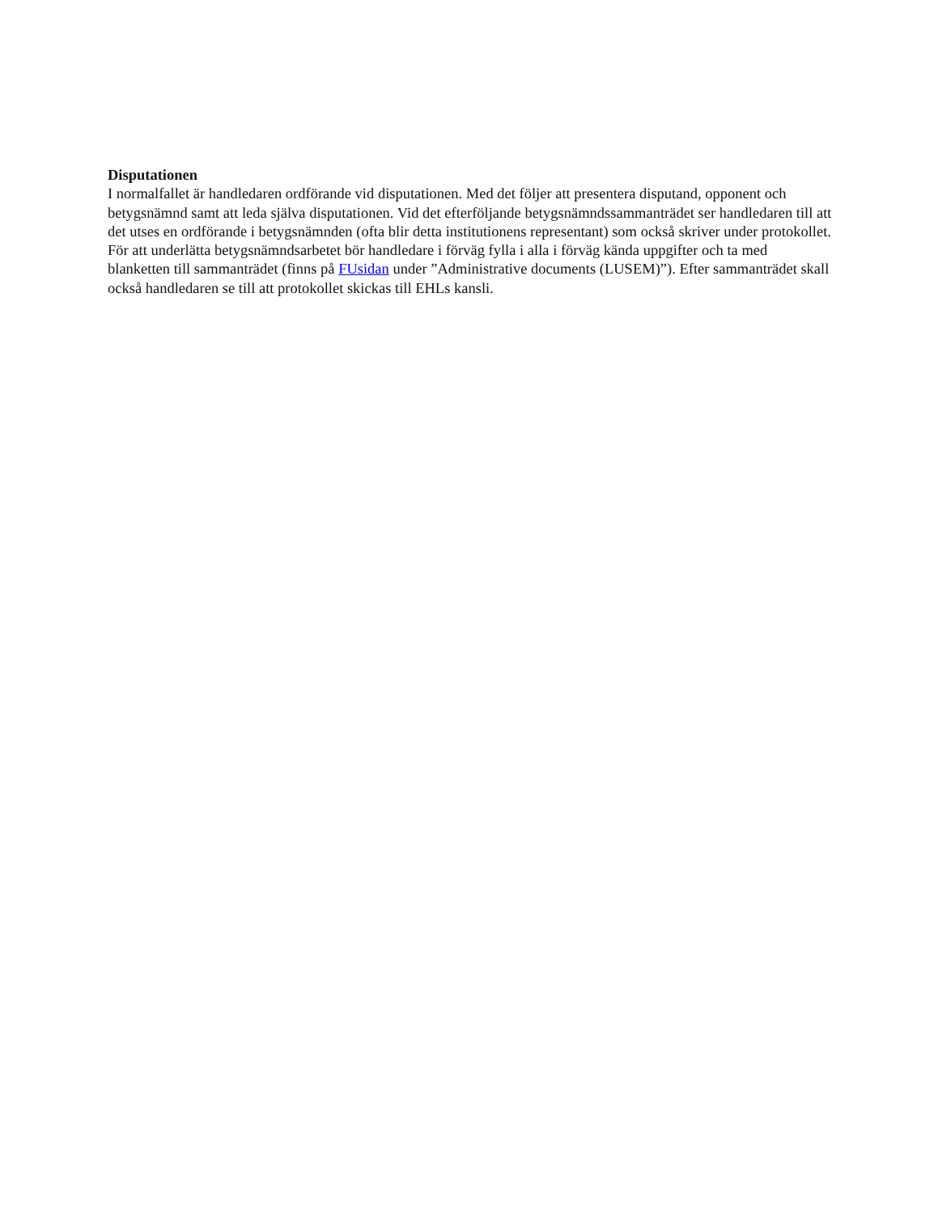Disputationen
I normalfallet är handledaren ordförande vid disputationen. Med det följer att presentera disputand, opponent och betygsnämnd samt att leda själva disputationen. Vid det efterföljande betygsnämndssammanträdet ser handledaren till att det utses en ordförande i betygsnämnden (ofta blir detta institutionens representant) som också skriver under protokollet. För att underlätta betygsnämndsarbetet bör handledare i förväg fylla i alla i förväg kända uppgifter och ta med blanketten till sammanträdet (finns på FUsidan under ”Administrative documents (LUSEM)”). Efter sammanträdet skall också handledaren se till att protokollet skickas till EHLs kansli.